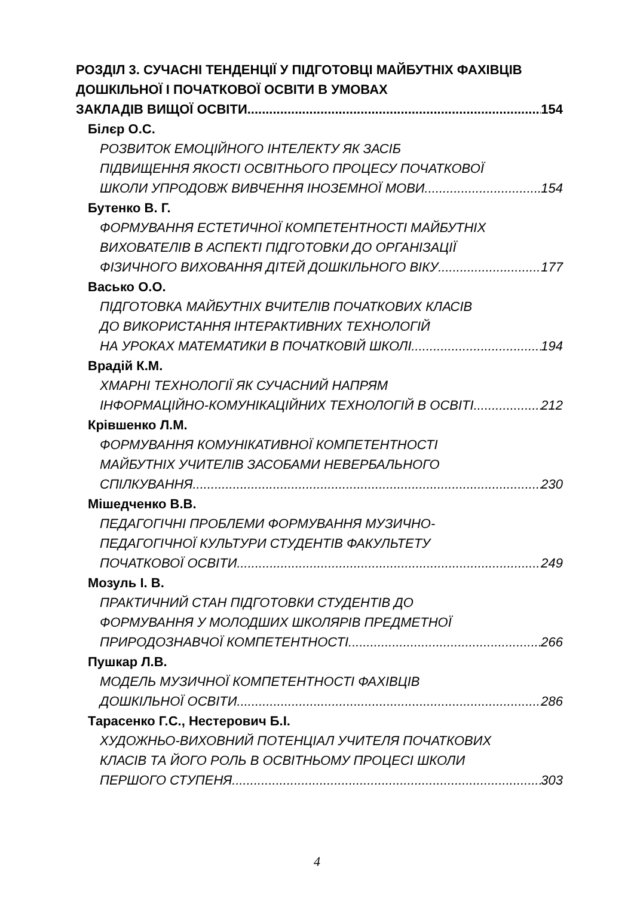РОЗДІЛ 3. СУЧАСНІ ТЕНДЕНЦІЇ У ПІДГОТОВЦІ МАЙБУТНІХ ФАХІВЦІВ ДОШКІЛЬНОЇ І ПОЧАТКОВОЇ ОСВІТИ В УМОВАХ
ЗАКЛАДІВ ВИЩОЇ ОСВІТИ 154
Білєр О.С.
РОЗВИТОК ЕМОЦІЙНОГО ІНТЕЛЕКТУ ЯК ЗАСІБ
ПІДВИЩЕННЯ ЯКОСТІ ОСВІТНЬОГО ПРОЦЕСУ ПОЧАТКОВОЇ
ШКОЛИ УПРОДОВЖ ВИВЧЕННЯ ІНОЗЕМНОЇ МОВИ 154
Бутенко В. Г.
ФОРМУВАННЯ ЕСТЕТИЧНОЇ КОМПЕТЕНТНОСТІ МАЙБУТНІХ
ВИХОВАТЕЛІВ В АСПЕКТІ ПІДГОТОВКИ ДО ОРГАНІЗАЦІЇ
ФІЗИЧНОГО ВИХОВАННЯ ДІТЕЙ ДОШКІЛЬНОГО ВІКУ 177
Васько О.О.
ПІДГОТОВКА МАЙБУТНІХ ВЧИТЕЛІВ ПОЧАТКОВИХ КЛАСІВ
ДО ВИКОРИСТАННЯ ІНТЕРАКТИВНИХ ТЕХНОЛОГІЙ
НА УРОКАХ МАТЕМАТИКИ В ПОЧАТКОВІЙ ШКОЛІ 194
Врадій К.М.
ХМАРНІ ТЕХНОЛОГІЇ ЯК СУЧАСНИЙ НАПРЯМ
ІНФОРМАЦІЙНО-КОМУНІКАЦІЙНИХ ТЕХНОЛОГІЙ В ОСВІТІ 212
Крівшенко Л.М.
ФОРМУВАННЯ КОМУНІКАТИВНОЇ КОМПЕТЕНТНОСТІ
МАЙБУТНІХ УЧИТЕЛІВ ЗАСОБАМИ НЕВЕРБАЛЬНОГО
СПІЛКУВАННЯ 230
Мішедченко В.В.
ПЕДАГОГІЧНІ ПРОБЛЕМИ ФОРМУВАННЯ МУЗИЧНО-
ПЕДАГОГІЧНОЇ КУЛЬТУРИ СТУДЕНТІВ ФАКУЛЬТЕТУ
ПОЧАТКОВОЇ ОСВІТИ 249
Мозуль І. В.
ПРАКТИЧНИЙ СТАН ПІДГОТОВКИ СТУДЕНТІВ ДО
ФОРМУВАННЯ У МОЛОДШИХ ШКОЛЯРІВ ПРЕДМЕТНОЇ
ПРИРОДОЗНАВЧОЇ КОМПЕТЕНТНОСТІ 266
Пушкар Л.В.
МОДЕЛЬ МУЗИЧНОЇ КОМПЕТЕНТНОСТІ ФАХІВЦІВ
ДОШКІЛЬНОЇ ОСВІТИ 286
Тарасенко Г.С., Нестерович Б.І.
ХУДОЖНЬО-ВИХОВНИЙ ПОТЕНЦІАЛ УЧИТЕЛЯ ПОЧАТКОВИХ
КЛАСІВ ТА ЙОГО РОЛЬ В ОСВІТНЬОМУ ПРОЦЕСІ ШКОЛИ
ПЕРШОГО СТУПЕНЯ 303
4